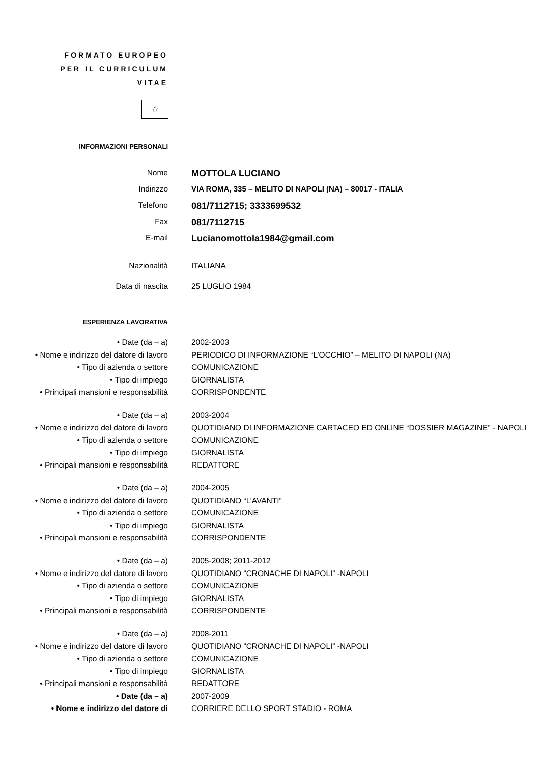FORMATO EUROPEO
PER IL CURRICULUM
VITAE
✩
| INFORMAZIONI PERSONALI | |
| Nome | MOTTOLA LUCIANO |
| Indirizzo | VIA ROMA, 335 – MELITO DI NAPOLI (NA) – 80017 - ITALIA |
| Telefono | 081/7112715; 3333699532 |
| Fax | 081/7112715 |
| E-mail | Lucianomottola1984@gmail.com |
| Nazionalità | ITALIANA |
| Data di nascita | 25 LUGLIO 1984 |
| ESPERIENZA LAVORATIVA | |
| • Date (da – a) | 2002-2003 |
| • Nome e indirizzo del datore di lavoro | PERIODICO DI INFORMAZIONE “L’OCCHIO” – MELITO DI NAPOLI (NA) |
| • Tipo di azienda o settore | COMUNICAZIONE |
| • Tipo di impiego | GIORNALISTA |
| • Principali mansioni e responsabilità | CORRISPONDENTE |
| • Date (da – a) | 2003-2004 |
| • Nome e indirizzo del datore di lavoro | QUOTIDIANO DI INFORMAZIONE CARTACEO ED ONLINE “DOSSIER MAGAZINE” - NAPOLI |
| • Tipo di azienda o settore | COMUNICAZIONE |
| • Tipo di impiego | GIORNALISTA |
| • Principali mansioni e responsabilità | REDATTORE |
| • Date (da – a) | 2004-2005 |
| • Nome e indirizzo del datore di lavoro | QUOTIDIANO “L’AVANTI” |
| • Tipo di azienda o settore | COMUNICAZIONE |
| • Tipo di impiego | GIORNALISTA |
| • Principali mansioni e responsabilità | CORRISPONDENTE |
| • Date (da – a) | 2005-2008; 2011-2012 |
| • Nome e indirizzo del datore di lavoro | QUOTIDIANO “CRONACHE DI NAPOLI” -NAPOLI |
| • Tipo di azienda o settore | COMUNICAZIONE |
| • Tipo di impiego | GIORNALISTA |
| • Principali mansioni e responsabilità | CORRISPONDENTE |
| • Date (da – a) | 2008-2011 |
| • Nome e indirizzo del datore di lavoro | QUOTIDIANO “CRONACHE DI NAPOLI” -NAPOLI |
| • Tipo di azienda o settore | COMUNICAZIONE |
| • Tipo di impiego | GIORNALISTA |
| • Principali mansioni e responsabilità | REDATTORE |
| • Date (da – a) | 2007-2009 |
| • Nome e indirizzo del datore di | CORRIERE DELLO SPORT STADIO - ROMA |